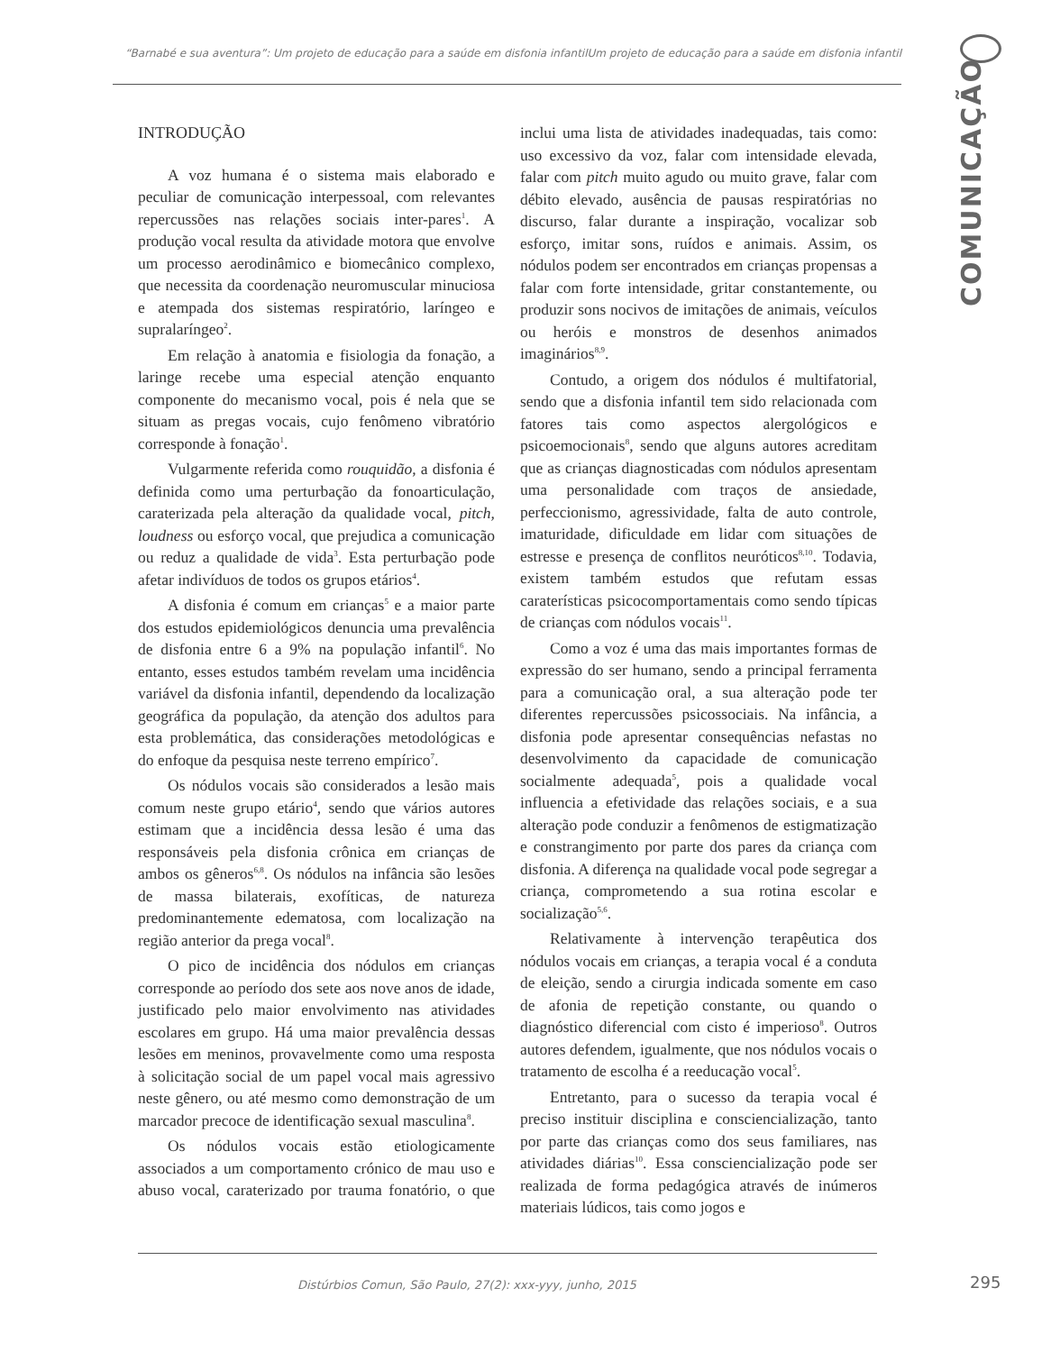“Barnabé e sua aventura”: Um projeto de educação para a saúde em disfonia infantilUm projeto de educação para a saúde em disfonia infantil
COMUNICAÇÃO
INTRODUÇÃO
A voz humana é o sistema mais elaborado e peculiar de comunicação interpessoal, com relevantes repercussões nas relações sociais inter-pares<sup>1</sup>. A produção vocal resulta da atividade motora que envolve um processo aerodinâmico e biomecânico complexo, que necessita da coordenação neuromuscular minuciosa e atempada dos sistemas respiratório, laríngeo e supralaríngeo<sup>2</sup>.
Em relação à anatomia e fisiologia da fonação, a laringe recebe uma especial atenção enquanto componente do mecanismo vocal, pois é nela que se situam as pregas vocais, cujo fenômeno vibratório corresponde à fonação<sup>1</sup>.
Vulgarmente referida como rouquidão, a disfonia é definida como uma perturbação da fonoarticulação, caraterizada pela alteração da qualidade vocal, pitch, loudness ou esforço vocal, que prejudica a comunicação ou reduz a qualidade de vida<sup>3</sup>. Esta perturbação pode afetar indivíduos de todos os grupos etários<sup>4</sup>.
A disfonia é comum em crianças<sup>5</sup> e a maior parte dos estudos epidemiológicos denuncia uma prevalência de disfonia entre 6 a 9% na população infantil<sup>6</sup>. No entanto, esses estudos também revelam uma incidência variável da disfonia infantil, dependendo da localização geográfica da população, da atenção dos adultos para esta problemática, das considerações metodológicas e do enfoque da pesquisa neste terreno empírico<sup>7</sup>.
Os nódulos vocais são considerados a lesão mais comum neste grupo etário<sup>4</sup>, sendo que vários autores estimam que a incidência dessa lesão é uma das responsáveis pela disfonia crônica em crianças de ambos os gêneros<sup>6,8</sup>. Os nódulos na infância são lesões de massa bilaterais, exofíticas, de natureza predominantemente edematosa, com localização na região anterior da prega vocal<sup>8</sup>.
O pico de incidência dos nódulos em crianças corresponde ao período dos sete aos nove anos de idade, justificado pelo maior envolvimento nas atividades escolares em grupo. Há uma maior prevalência dessas lesões em meninos, provavelmente como uma resposta à solicitação social de um papel vocal mais agressivo neste gênero, ou até mesmo como demonstração de um marcador precoce de identificação sexual masculina<sup>8</sup>.
Os nódulos vocais estão etiologicamente associados a um comportamento crónico de mau uso e abuso vocal, caraterizado por trauma fonatório, o que inclui uma lista de atividades inadequadas, tais como: uso excessivo da voz, falar com intensidade elevada, falar com pitch muito agudo ou muito grave, falar com débito elevado, ausência de pausas respiratórias no discurso, falar durante a inspiração, vocalizar sob esforço, imitar sons, ruídos e animais. Assim, os nódulos podem ser encontrados em crianças propensas a falar com forte intensidade, gritar constantemente, ou produzir sons nocivos de imitações de animais, veículos ou heróis e monstros de desenhos animados imaginários<sup>8,9</sup>.
Contudo, a origem dos nódulos é multifatorial, sendo que a disfonia infantil tem sido relacionada com fatores tais como aspectos alergológicos e psicoemocionais<sup>8</sup>, sendo que alguns autores acreditam que as crianças diagnosticadas com nódulos apresentam uma personalidade com traços de ansiedade, perfeccionismo, agressividade, falta de auto controle, imaturidade, dificuldade em lidar com situações de estresse e presença de conflitos neuróticos<sup>8,10</sup>. Todavia, existem também estudos que refutam essas caraterísticas psicocomportamentais como sendo típicas de crianças com nódulos vocais<sup>11</sup>.
Como a voz é uma das mais importantes formas de expressão do ser humano, sendo a principal ferramenta para a comunicação oral, a sua alteração pode ter diferentes repercussões psicossociais. Na infância, a disfonia pode apresentar consequências nefastas no desenvolvimento da capacidade de comunicação socialmente adequada<sup>5</sup>, pois a qualidade vocal influencia a efetividade das relações sociais, e a sua alteração pode conduzir a fenômenos de estigmatização e constrangimento por parte dos pares da criança com disfonia. A diferença na qualidade vocal pode segregar a criança, comprometendo a sua rotina escolar e socialização<sup>5,6</sup>.
Relativamente à intervenção terapêutica dos nódulos vocais em crianças, a terapia vocal é a conduta de eleição, sendo a cirurgia indicada somente em caso de afonia de repetição constante, ou quando o diagnóstico diferencial com cisto é imperioso<sup>8</sup>. Outros autores defendem, igualmente, que nos nódulos vocais o tratamento de escolha é a reeducação vocal<sup>5</sup>.
Entretanto, para o sucesso da terapia vocal é preciso instituir disciplina e consciencialização, tanto por parte das crianças como dos seus familiares, nas atividades diárias<sup>10</sup>. Essa consciencialização pode ser realizada de forma pedagógica através de inúmeros materiais lúdicos, tais como jogos e
Distúrbios Comun, São Paulo, 27(2): xxx-yyy, junho, 2015
295